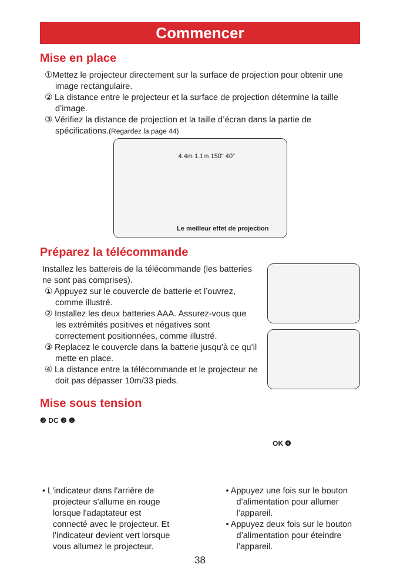Commencer
Mise en place
①Mettez le projecteur directement sur la surface de projection pour obtenir une image rectangulaire.
② La distance entre le projecteur et la surface de projection détermine la taille d’image.
③ Vérifiez la distance de projection et la taille d’écran dans la partie de spécifications.(Regardez la page 44)
4.4m 1.1m 150" 40"
Le meilleur effet de projection
Préparez la télécommande
Installez les battereis de la télécommande (les batteries ne sont pas comprises).
① Appuyez sur le couvercle de batterie et l’ouvrez, comme illustré.
② Installez les deux batteries AAA. Assurez-vous que les extrémités positives et négatives sont correctement positionnées, comme illustré.
③ Replacez le couvercle dans la batterie jusqu’à ce qu’il mette en place.
④ La distance entre la télécommande et le projecteur ne doit pas dépasser 10m/33 pieds.
Mise sous tension
❸ DC ❷ ❶
OK ❹
• L'indicateur dans l'arrière de projecteur s'allume en rouge lorsque l'adaptateur est connecté avec le projecteur. Et l'indicateur devient vert lorsque vous allumez le projecteur.
• Appuyez une fois sur le bouton d’alimentation pour allumer l’appareil.
• Appuyez deux fois sur le bouton d’alimentation pour éteindre l’appareil.
38